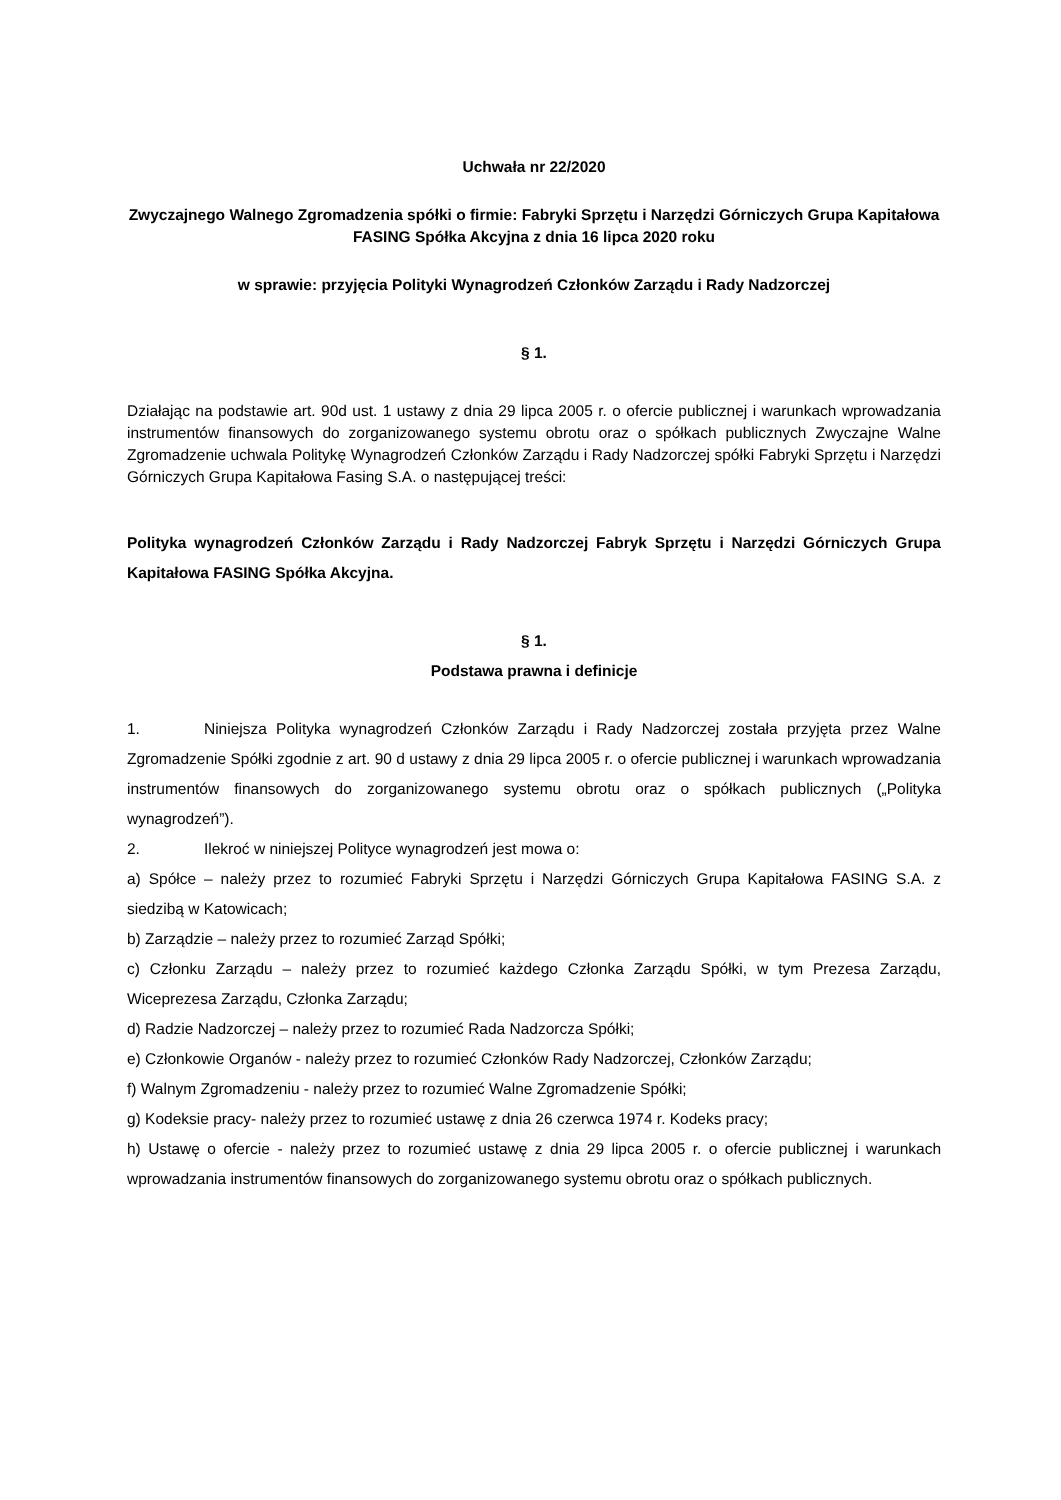Uchwała nr 22/2020
Zwyczajnego Walnego Zgromadzenia spółki o firmie: Fabryki Sprzętu i Narzędzi Górniczych Grupa Kapitałowa FASING Spółka Akcyjna z dnia 16 lipca 2020 roku
w sprawie: przyjęcia Polityki Wynagrodzeń Członków Zarządu i Rady Nadzorczej
§ 1.
Działając na podstawie art. 90d ust. 1 ustawy z dnia 29 lipca 2005 r. o ofercie publicznej i warunkach wprowadzania instrumentów finansowych do zorganizowanego systemu obrotu oraz o spółkach publicznych Zwyczajne Walne Zgromadzenie uchwala Politykę Wynagrodzeń Członków Zarządu i Rady Nadzorczej spółki Fabryki Sprzętu i Narzędzi Górniczych Grupa Kapitałowa Fasing S.A. o następującej treści:
Polityka wynagrodzeń Członków Zarządu i Rady Nadzorczej Fabryk Sprzętu i Narzędzi Górniczych Grupa Kapitałowa FASING Spółka Akcyjna.
§ 1.
Podstawa prawna i definicje
1. Niniejsza Polityka wynagrodzeń Członków Zarządu i Rady Nadzorczej została przyjęta przez Walne Zgromadzenie Spółki zgodnie z art. 90 d ustawy z dnia 29 lipca 2005 r. o ofercie publicznej i warunkach wprowadzania instrumentów finansowych do zorganizowanego systemu obrotu oraz o spółkach publicznych („Polityka wynagrodzeń”).
2. Ilekroć w niniejszej Polityce wynagrodzeń jest mowa o:
a) Spółce – należy przez to rozumieć Fabryki Sprzętu i Narzędzi Górniczych Grupa Kapitałowa FASING S.A. z siedzibą w Katowicach;
b) Zarządzie – należy przez to rozumieć Zarząd Spółki;
c) Członku Zarządu – należy przez to rozumieć każdego Członka Zarządu Spółki, w tym Prezesa Zarządu, Wiceprezesa Zarządu, Członka Zarządu;
d) Radzie Nadzorczej – należy przez to rozumieć Rada Nadzorcza Spółki;
e) Członkowie Organów - należy przez to rozumieć Członków Rady Nadzorczej, Członków Zarządu;
f) Walnym Zgromadzeniu - należy przez to rozumieć Walne Zgromadzenie Spółki;
g) Kodeksie pracy- należy przez to rozumieć ustawę z dnia 26 czerwca 1974 r. Kodeks pracy;
h) Ustawę o ofercie - należy przez to rozumieć ustawę z dnia 29 lipca 2005 r. o ofercie publicznej i warunkach wprowadzania instrumentów finansowych do zorganizowanego systemu obrotu oraz o spółkach publicznych.